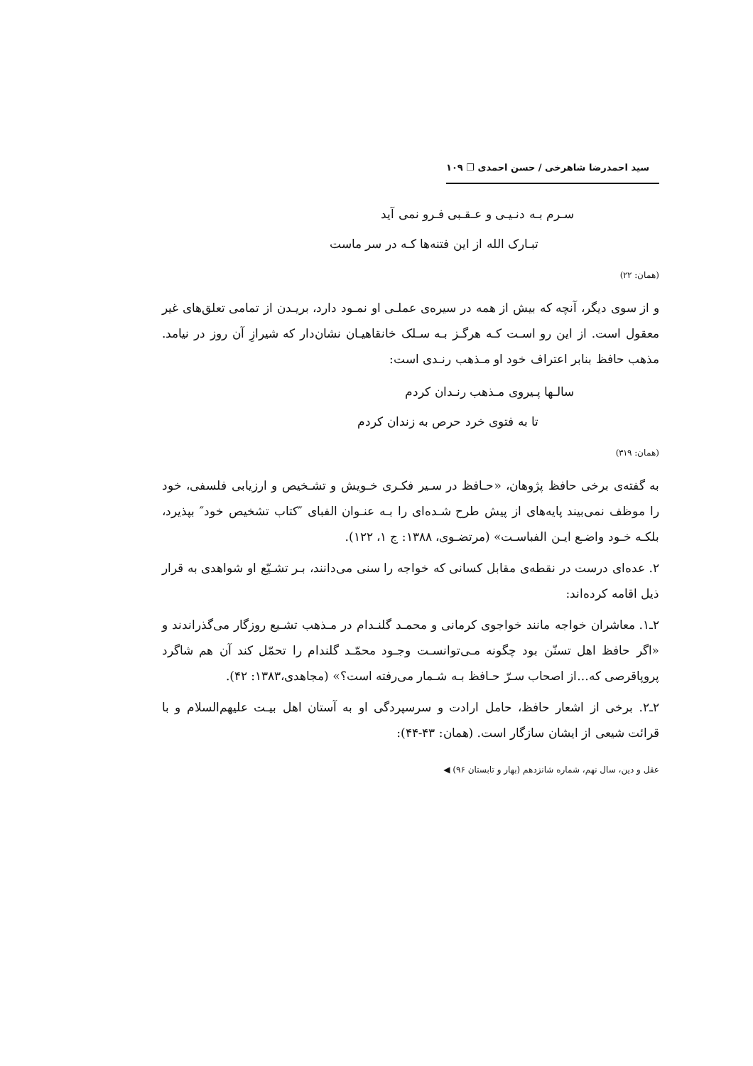سید احمدرضا شاهرخی / حسن احمدی ❐ ۱۰۹
سـرم بـه دنـیـی و عـقـبی فـرو نمی آید
تبـارک الله از این فتنه‌ها کـه در سر ماست
(همان: ۲۲)
و از سوی دیگر، آنچه که بیش از همه در سیره‌ی عملـی او نمـود دارد، بریـدن از تمامی تعلق‌های غیر معقول است. از این رو اسـت کـه هرگـز بـه سـلک خانقاهیـان نشان‌دار که شیرازِ آن روز در نیامد. مذهب حافظ بنابر اعتراف خود او مـذهب رنـدی است:
سالـها پـیروی مـذهب رنـدان کردم
تا به فتوی خرد حرص به زندان کردم
(همان: ۳۱۹)
به گفته‌ی برخی حافظ پژوهان، «حـافظ در سـیر فکـری خـویش و تشـخیص و ارزیابی فلسفی، خود را موظف نمی‌بیند پایه‌های از پیش طرح شـده‌ای را بـه عنـوان الفبای ″کتاب تشخیص خود″ بپذیرد، بلکـه خـود واضـع ایـن الفباسـت» (مرتضـوی، ۱۳۸۸: ج ۱، ۱۲۲).
۲. عده‌ای درست در نقطه‌ی مقابل کسانی که خواجه را سنی می‌دانند، بـر تشـیّع او شواهدی به قرار ذیل اقامه کرده‌اند:
۲ـ۱. معاشران خواجه مانند خواجوی کرمانی و محمـد گلنـدام در مـذهب تشـیع روزگار می‌گذراندند و «اگر حافظ اهل تسنّن بود چگونه مـی‌توانسـت وجـود محمّـد گلندام را تحمّل کند آن هم شاگرد پروپاقرصی که...از اصحاب سـرّ حـافظ بـه شـمار می‌رفته است؟» (مجاهدی،۱۳۸۳: ۴۲).
۲ـ۲. برخی از اشعار حافظ، حامل ارادت و سرسپردگی او به آستان اهل بیـت علیهم‌السلام و با قرائت شیعی از ایشان سازگار است. (همان: ۴۳-۴۴):
عقل و دین، سال نهم، شماره شانزدهم (بهار و تابستان ۹۶) ◀